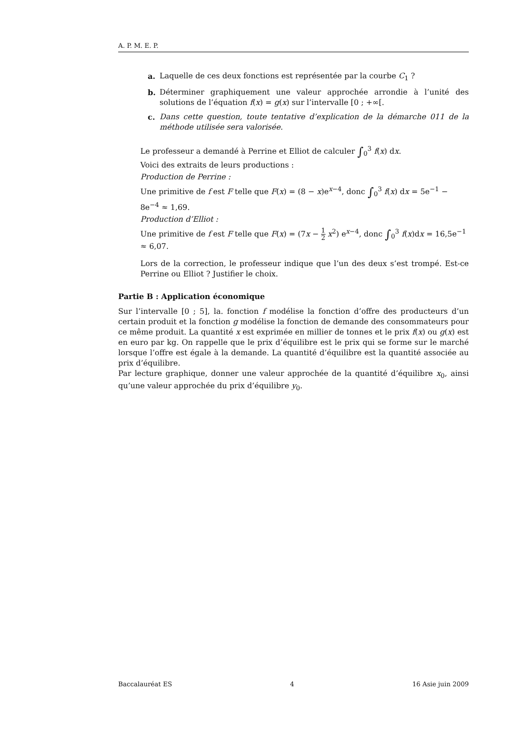A. P. M. E. P.
a. Laquelle de ces deux fonctions est représentée par la courbe C<sub>1</sub> ?
b. Déterminer graphiquement une valeur approchée arrondie à l’unité des solutions de l’équation f(x) = g(x) sur l’intervalle [0 ; +∞[.
c. Dans cette question, toute tentative d’explication de la démarche 011 de la méthode utilisée sera valorisée.
Le professeur a demandé à Perrine et Elliot de calculer ∫<sub>0</sub><sup>3</sup> f(x) dx.
Voici des extraits de leurs productions :
Production de Perrine :
Une primitive de f est F telle que F(x) = (8 − x)e<sup>x−4</sup>, donc ∫<sub>0</sub><sup>3</sup> f(x) dx = 5e<sup>−1</sup> − 8e<sup>−4</sup> ≈ 1,69.
Production d’Elliot :
Une primitive de f est F telle que F(x) = (7x − 1 2 x<sup>2</sup>) e<sup>x−4</sup>, donc ∫<sub>0</sub><sup>3</sup> f(x)dx = 16,5e<sup>−1</sup> ≈ 6,07.
Lors de la correction, le professeur indique que l’un des deux s’est trompé. Est-ce Perrine ou Elliot ? Justifier le choix.
Partie B : Application économique
Sur l’intervalle [0 ; 5], la. fonction f modélise la fonction d’offre des producteurs d’un certain produit et la fonction g modélise la fonction de demande des consommateurs pour ce même produit. La quantité x est exprimée en millier de tonnes et le prix f(x) ou g(x) est en euro par kg. On rappelle que le prix d’équilibre est le prix qui se forme sur le marché lorsque l’offre est égale à la demande. La quantité d’équilibre est la quantité associée au prix d’équilibre.
Par lecture graphique, donner une valeur approchée de la quantité d’équilibre x<sub>0</sub>, ainsi qu’une valeur approchée du prix d’équilibre y<sub>0</sub>.
Baccalauréat ES 4 16 Asie juin 2009